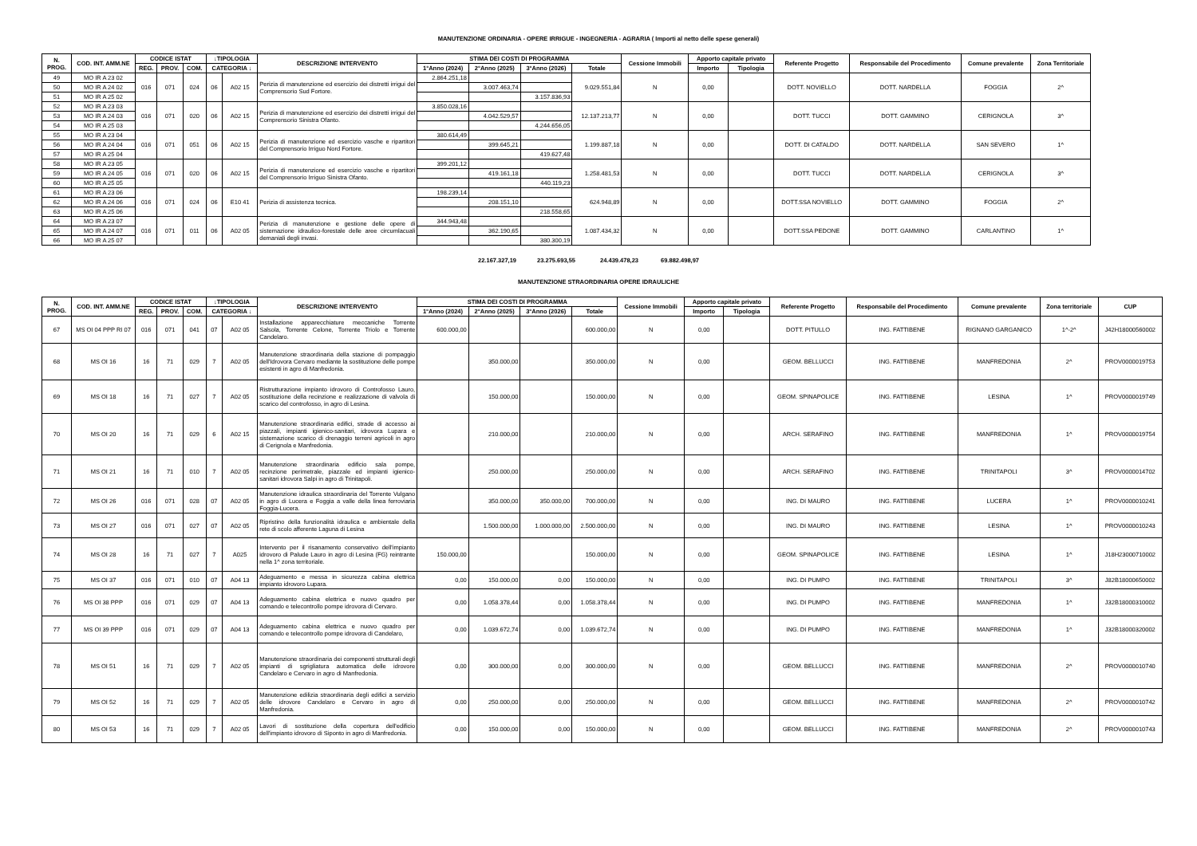MANUTENZIONE ORDINARIA - OPERE IRRIGUE - INGEGNERIA - AGRARIA ( Importi al netto delle spese generali)
| N. PROG. | COD. INT. AMM.NE | CODICE ISTAT | | | ↓TIPOLOGIA | | DESCRIZIONE INTERVENTO | STIMA DEI COSTI DI PROGRAMMA | | | | Cessione Immobili | Apporto capitale privato | | Referente Progetto | Responsabile del Procedimento | Comune prevalente | Zona Territoriale |
| --- | --- | --- | --- | --- | --- | --- | --- | --- | --- | --- | --- | --- | --- | --- | --- | --- | --- | --- |
| | | REG. | PROV. | COM. | CATEGORIA ↓ | | | 1°Anno (2024) | 2°Anno (2025) | 3°Anno (2026) | Totale | | Importo | Tipologia | | | | |
| 49 | MO IR A 23 02 | 016 | 071 | 024 | 06 | A02 15 | Perizia di manutenzione ed esercizio dei distretti irrigui del Comprensorio Sud Fortore. | 2.864.251,18 | | | 9.029.551,84 | N | 0,00 | | DOTT. NOVIELLO | DOTT. NARDELLA | FOGGIA | 2^ |
| 50 | MO IR A 24 02 | | | | | | | | 3.007.463,74 | | | | | | | | | |
| 51 | MO IR A 25 02 | | | | | | | | | 3.157.836,93 | | | | | | | | |
| 52 | MO IR A 23 03 | 016 | 071 | 020 | 06 | A02 15 | Perizia di manutenzione ed esercizio dei distretti irrigui del Comprensorio Sinistra Ofanto. | 3.850.028,16 | | | 12.137.213,77 | N | 0,00 | | DOTT. TUCCI | DOTT. GAMMINO | CERIGNOLA | 3^ |
| 53 | MO IR A 24 03 | | | | | | | | 4.042.529,57 | | | | | | | | | |
| 54 | MO IR A 25 03 | | | | | | | | | 4.244.656,05 | | | | | | | | |
| 55 | MO IR A 23 04 | 016 | 071 | 051 | 06 | A02 15 | Perizia di manutenzione ed esercizio vasche e ripartitori del Comprensorio Irriguo Nord Fortore. | 380.614,49 | | | 1.199.887,18 | N | 0,00 | | DOTT. DI CATALDO | DOTT. NARDELLA | SAN SEVERO | 1^ |
| 56 | MO IR A 24 04 | | | | | | | | 399.645,21 | | | | | | | | | |
| 57 | MO IR A 25 04 | | | | | | | | | 419.627,48 | | | | | | | | |
| 58 | MO IR A 23 05 | 016 | 071 | 020 | 06 | A02 15 | Perizia di manutenzione ed esercizio vasche e ripartitori del Comprensorio Irriguo Sinistra Ofanto. | 399.201,12 | | | 1.258.481,53 | N | 0,00 | | DOTT. TUCCI | DOTT. NARDELLA | CERIGNOLA | 3^ |
| 59 | MO IR A 24 05 | | | | | | | | 419.161,18 | | | | | | | | | |
| 60 | MO IR A 25 05 | | | | | | | | | 440.119,23 | | | | | | | | |
| 61 | MO IR A 23 06 | 016 | 071 | 024 | 06 | E10 41 | Perizia di assistenza tecnica. | 198.239,14 | | | 624.948,89 | N | 0,00 | | DOTT.SSA NOVIELLO | DOTT. GAMMINO | FOGGIA | 2^ |
| 62 | MO IR A 24 06 | | | | | | | | 208.151,10 | | | | | | | | | |
| 63 | MO IR A 25 06 | | | | | | | | | 218.558,65 | | | | | | | | |
| 64 | MO IR A 23 07 | 016 | 071 | 011 | 06 | A02 05 | Perizia di manutenzione e gestione delle opere di sistemazione idraulico-forestale delle aree circumlacuali demaniali degli invasi. | 344.943,48 | | | 1.087.434,32 | N | 0,00 | | DOTT.SSA PEDONE | DOTT. GAMMINO | CARLANTINO | 1^ |
| 65 | MO IR A 24 07 | | | | | | | | 362.190,65 | | | | | | | | | |
| 66 | MO IR A 25 07 | | | | | | | | | 380.300,19 | | | | | | | | |
22.167.327,19 23.275.693,55 24.439.478,23 69.882.498,97
MANUTENZIONE STRAORDINARIA OPERE IDRAULICHE
| N. PROG. | COD. INT. AMM.NE | CODICE ISTAT | | | ↓TIPOLOGIA | | DESCRIZIONE INTERVENTO | STIMA DEI COSTI DI PROGRAMMA | | | | Cessione Immobili | Apporto capitale privato | | Referente Progetto | Responsabile del Procedimento | Comune prevalente | Zona territoriale | CUP |
| --- | --- | --- | --- | --- | --- | --- | --- | --- | --- | --- | --- | --- | --- | --- | --- | --- | --- | --- | --- |
| | | REG. | PROV. | COM. | CATEGORIA ↓ | | | 1°Anno (2024) | 2°Anno (2025) | 3°Anno (2026) | Totale | | Importo | Tipologia | | | | | |
| 67 | MS OI 04 PPP RI 07 | 016 | 071 | 041 | 07 | A02 05 | Installazione apparecchiature meccaniche Torrente Salsola, Torrente Celone, Torrente Triolo e Torrente Candelaro. | 600.000,00 | | | 600.000,00 | N | 0,00 | | DOTT. PITULLO | ING. FATTIBENE | RIGNANO GARGANICO | 1^-2^ | J42H18000560002 |
| 68 | MS OI 16 | 16 | 71 | 029 | 7 | A02 05 | Manutenzione straordinaria della stazione di pompaggio dell'Idrovora Cervaro mediante la sostituzione delle pompe esistenti in agro di Manfredonia. | | 350.000,00 | | 350.000,00 | N | 0,00 | | GEOM. BELLUCCI | ING. FATTIBENE | MANFREDONIA | 2^ | PROV0000019753 |
| 69 | MS OI 18 | 16 | 71 | 027 | 7 | A02 05 | Ristrutturazione impianto idrovoro di Controfosso Lauro, sostituzione della recinzione e realizzazione di valvola di scarico del controfosso, in agro di Lesina. | | 150.000,00 | | 150.000,00 | N | 0,00 | | GEOM. SPINAPOLICE | ING. FATTIBENE | LESINA | 1^ | PROV0000019749 |
| 70 | MS OI 20 | 16 | 71 | 029 | 6 | A02 15 | Manutenzione straordinaria edifici, strade di accesso ai piazzali, impianti igienico-sanitari, idrovora Lupara e sistemazione scarico di drenaggio terreni agricoli in agro di Cerignola e Manfredonia. | | 210.000,00 | | 210.000,00 | N | 0,00 | | ARCH. SERAFINO | ING. FATTIBENE | MANFREDONIA | 1^ | PROV0000019754 |
| 71 | MS OI 21 | 16 | 71 | 010 | 7 | A02 05 | Manutenzione straordinaria edificio sala pompe, recinzione perimetrale, piazzale ed impianti igienico-sanitari idrovora Salpi in agro di Trinitapoli. | | 250.000,00 | | 250.000,00 | N | 0,00 | | ARCH. SERAFINO | ING. FATTIBENE | TRINITAPOLI | 3^ | PROV0000014702 |
| 72 | MS OI 26 | 016 | 071 | 028 | 07 | A02 05 | Manutenzione idraulica straordinaria del Torrente Vulgano in agro di Lucera e Foggia a valle della linea ferroviaria Foggia-Lucera. | | 350.000,00 | 350.000,00 | 700.000,00 | N | 0,00 | | ING. DI MAURO | ING. FATTIBENE | LUCERA | 1^ | PROV0000010241 |
| 73 | MS OI 27 | 016 | 071 | 027 | 07 | A02 05 | Ripristino della funzionalità idraulica e ambientale della rete di scolo afferente Laguna di Lesina | | 1.500.000,00 | 1.000.000,00 | 2.500.000,00 | N | 0,00 | | ING. DI MAURO | ING. FATTIBENE | LESINA | 1^ | PROV0000010243 |
| 74 | MS OI 28 | 16 | 71 | 027 | 7 | A025 | Intervento per il risanamento conservativo dell'impianto idrovoro di Palude Lauro in agro di Lesina (FG) reintrante nella 1^ zona territoriale. | 150.000,00 | | | 150.000,00 | N | 0,00 | | GEOM. SPINAPOLICE | ING. FATTIBENE | LESINA | 1^ | J18H23000710002 |
| 75 | MS OI 37 | 016 | 071 | 010 | 07 | A04 13 | Adeguamento e messa in sicurezza cabina elettrica impianto idrovoro Lupara. | 0,00 | 150.000,00 | 0,00 | 150.000,00 | N | 0,00 | | ING. DI PUMPO | ING. FATTIBENE | TRINITAPOLI | 3^ | J82B18000650002 |
| 76 | MS OI 38 PPP | 016 | 071 | 029 | 07 | A04 13 | Adeguamento cabina elettrica e nuovo quadro per comando e telecontrollo pompe idrovora di Cervaro. | 0,00 | 1.058.378,44 | 0,00 | 1.058.378,44 | N | 0,00 | | ING. DI PUMPO | ING. FATTIBENE | MANFREDONIA | 1^ | J32B18000310002 |
| 77 | MS OI 39 PPP | 016 | 071 | 029 | 07 | A04 13 | Adeguamento cabina elettrica e nuovo quadro per comando e telecontrollo pompe idrovora di Candelaro, | 0,00 | 1.039.672,74 | 0,00 | 1.039.672,74 | N | 0,00 | | ING. DI PUMPO | ING. FATTIBENE | MANFREDONIA | 1^ | J32B18000320002 |
| 78 | MS OI 51 | 16 | 71 | 029 | 7 | A02 05 | Manutenzione straordinaria dei componenti strutturali degli impianti di sgrigliatura automatica delle idrovore Candelaro e Cervaro in agro di Manfredonia. | 0,00 | 300.000,00 | 0,00 | 300.000,00 | N | 0,00 | | GEOM. BELLUCCI | ING. FATTIBENE | MANFREDONIA | 2^ | PROV0000010740 |
| 79 | MS OI 52 | 16 | 71 | 029 | 7 | A02 05 | Manutenzione edilizia straordinaria degli edifici a servizio delle idrovore Candelaro e Cervaro in agro di Manfredonia. | 0,00 | 250.000,00 | 0,00 | 250.000,00 | N | 0,00 | | GEOM. BELLUCCI | ING. FATTIBENE | MANFREDONIA | 2^ | PROV0000010742 |
| 80 | MS OI 53 | 16 | 71 | 029 | 7 | A02 05 | Lavori di sostituzione della copertura dell'edificio dell'impianto idrovoro di Siponto in agro di Manfredonia. | 0,00 | 150.000,00 | 0,00 | 150.000,00 | N | 0,00 | | GEOM. BELLUCCI | ING. FATTIBENE | MANFREDONIA | 2^ | PROV0000010743 |